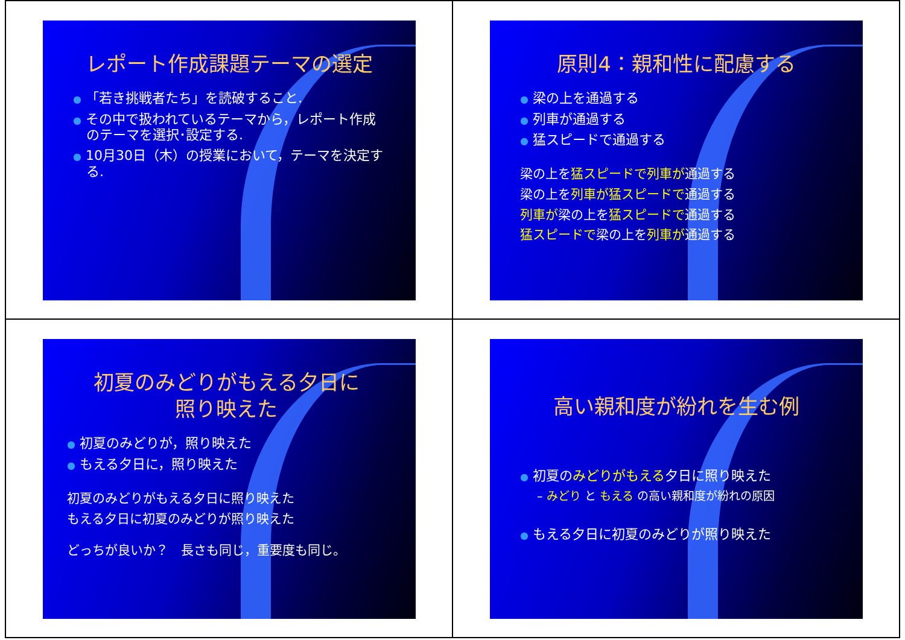レポート作成課題テーマの選定
● 「若き挑戦者たち」を読破すること.
● その中で扱われているテーマから，レポート作成のテーマを選択･設定する.
● 10月30日（木）の授業において，テーマを決定する.
原則4：親和性に配慮する
● 梁の上を通過する
● 列車が通過する
● 猛スピードで通過する
梁の上を猛スピードで列車が通過する
梁の上を列車が猛スピードで通過する
列車が梁の上を猛スピードで通過する
猛スピードで梁の上を列車が通過する
初夏のみどりがもえる夕日に
照り映えた
● 初夏のみどりが，照り映えた
● もえる夕日に，照り映えた
初夏のみどりがもえる夕日に照り映えた
もえる夕日に初夏のみどりが照り映えた
どっちが良いか？　長さも同じ，重要度も同じ。
高い親和度が紛れを生む例
● 初夏のみどりがもえる夕日に照り映えた
– みどり と もえる の高い親和度が紛れの原因
● もえる夕日に初夏のみどりが照り映えた